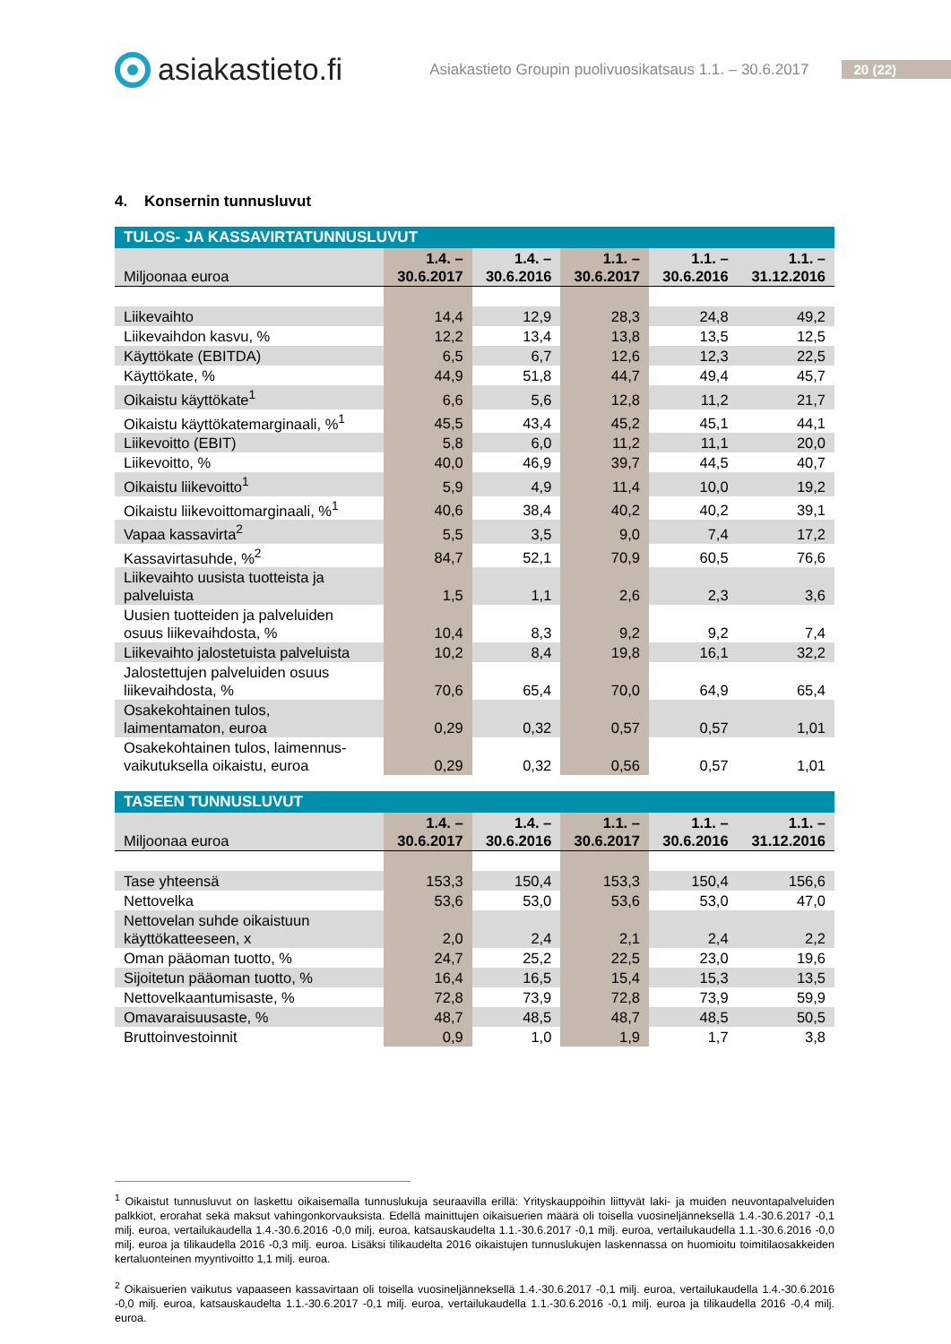asiakastieto.fi
Asiakastieto Groupin puolivuosikatsaus 1.1. – 30.6.2017
20 (22)
4. Konsernin tunnusluvut
| TULOS- JA KASSAVIRTATUNNUSLUVUT | | | | | |
| --- | --- | --- | --- | --- | --- |
| Miljoonaa euroa | 1.4. – 30.6.2017 | 1.4. – 30.6.2016 | 1.1. – 30.6.2017 | 1.1. – 30.6.2016 | 1.1. – 31.12.2016 |
| Liikevaihto | 14,4 | 12,9 | 28,3 | 24,8 | 49,2 |
| Liikevaihdon kasvu, % | 12,2 | 13,4 | 13,8 | 13,5 | 12,5 |
| Käyttökate (EBITDA) | 6,5 | 6,7 | 12,6 | 12,3 | 22,5 |
| Käyttökate, % | 44,9 | 51,8 | 44,7 | 49,4 | 45,7 |
| Oikaistu käyttökate<sup>1</sup> | 6,6 | 5,6 | 12,8 | 11,2 | 21,7 |
| Oikaistu käyttökatemarginaali, %<sup>1</sup> | 45,5 | 43,4 | 45,2 | 45,1 | 44,1 |
| Liikevoitto (EBIT) | 5,8 | 6,0 | 11,2 | 11,1 | 20,0 |
| Liikevoitto, % | 40,0 | 46,9 | 39,7 | 44,5 | 40,7 |
| Oikaistu liikevoitto<sup>1</sup> | 5,9 | 4,9 | 11,4 | 10,0 | 19,2 |
| Oikaistu liikevoittomarginaali, %<sup>1</sup> | 40,6 | 38,4 | 40,2 | 40,2 | 39,1 |
| Vapaa kassavirta<sup>2</sup> | 5,5 | 3,5 | 9,0 | 7,4 | 17,2 |
| Kassavirtasuhde, %<sup>2</sup> | 84,7 | 52,1 | 70,9 | 60,5 | 76,6 |
| Liikevaihto uusista tuotteista ja palveluista | 1,5 | 1,1 | 2,6 | 2,3 | 3,6 |
| Uusien tuotteiden ja palveluiden osuus liikevaihdosta, % | 10,4 | 8,3 | 9,2 | 9,2 | 7,4 |
| Liikevaihto jalostetuista palveluista | 10,2 | 8,4 | 19,8 | 16,1 | 32,2 |
| Jalostettujen palveluiden osuus liikevaihdosta, % | 70,6 | 65,4 | 70,0 | 64,9 | 65,4 |
| Osakekohtainen tulos, laimentamaton, euroa | 0,29 | 0,32 | 0,57 | 0,57 | 1,01 |
| Osakekohtainen tulos, laimennus-vaikutuksella oikaistu, euroa | 0,29 | 0,32 | 0,56 | 0,57 | 1,01 |
| TASEEN TUNNUSLUVUT | | | | | |
| --- | --- | --- | --- | --- | --- |
| Miljoonaa euroa | 1.4. – 30.6.2017 | 1.4. – 30.6.2016 | 1.1. – 30.6.2017 | 1.1. – 30.6.2016 | 1.1. – 31.12.2016 |
| Tase yhteensä | 153,3 | 150,4 | 153,3 | 150,4 | 156,6 |
| Nettovelka | 53,6 | 53,0 | 53,6 | 53,0 | 47,0 |
| Nettovelan suhde oikaistuun käyttökatteeseen, x | 2,0 | 2,4 | 2,1 | 2,4 | 2,2 |
| Oman pääoman tuotto, % | 24,7 | 25,2 | 22,5 | 23,0 | 19,6 |
| Sijoitetun pääoman tuotto, % | 16,4 | 16,5 | 15,4 | 15,3 | 13,5 |
| Nettovelkaantumisaste, % | 72,8 | 73,9 | 72,8 | 73,9 | 59,9 |
| Omavaraisuusaste, % | 48,7 | 48,5 | 48,7 | 48,5 | 50,5 |
| Bruttoinvestoinnit | 0,9 | 1,0 | 1,9 | 1,7 | 3,8 |
<sup>1</sup> Oikaistut tunnusluvut on laskettu oikaisemalla tunnuslukuja seuraavilla erillä: Yrityskauppoihin liittyvät laki- ja muiden neuvontapalveluiden palkkiot, erorahat sekä maksut vahingonkorvauksista. Edellä mainittujen oikaisuerien määrä oli toisella vuosineljänneksellä 1.4.-30.6.2017 -0,1 milj. euroa, vertailukaudella 1.4.-30.6.2016 -0,0 milj. euroa, katsauskaudelta 1.1.-30.6.2017 -0,1 milj. euroa, vertailukaudella 1.1.-30.6.2016 -0,0 milj. euroa ja tilikaudella 2016 -0,3 milj. euroa. Lisäksi tilikaudelta 2016 oikaistujen tunnuslukujen laskennassa on huomioitu toimitilaosakkeiden kertaluonteinen myyntivoitto 1,1 milj. euroa.
<sup>2</sup> Oikaisuerien vaikutus vapaaseen kassavirtaan oli toisella vuosineljänneksellä 1.4.-30.6.2017 -0,1 milj. euroa, vertailukaudella 1.4.-30.6.2016 -0,0 milj. euroa, katsauskaudelta 1.1.-30.6.2017 -0,1 milj. euroa, vertailukaudella 1.1.-30.6.2016 -0,1 milj. euroa ja tilikaudella 2016 -0,4 milj. euroa.